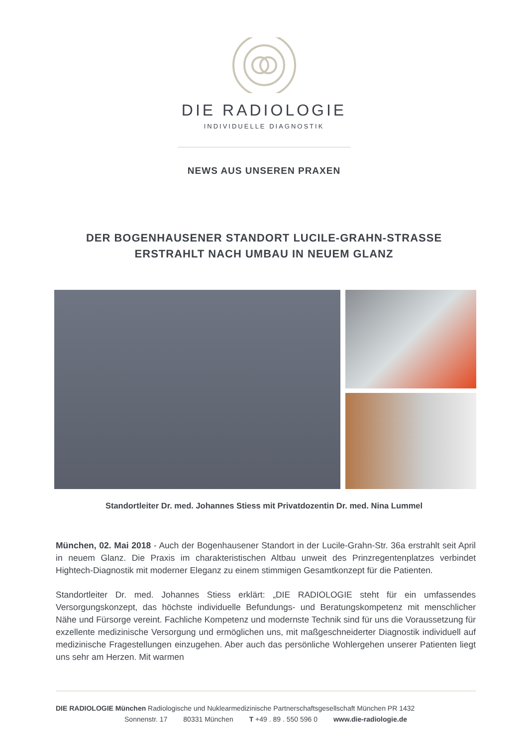DIE RADIOLOGIE
INDIVIDUELLE DIAGNOSTIK
NEWS AUS UNSEREN PRAXEN
DER BOGENHAUSENER STANDORT LUCILE-GRAHN-STRASSE
ERSTRAHLT NACH UMBAU IN NEUEM GLANZ
Standortleiter Dr. med. Johannes Stiess mit Privatdozentin Dr. med. Nina Lummel
München, 02. Mai 2018 - Auch der Bogenhausener Standort in der Lucile-Grahn-Str. 36a erstrahlt seit April in neuem Glanz. Die Praxis im charakteristischen Altbau unweit des Prinzregentenplatzes verbindet Hightech-Diagnostik mit moderner Eleganz zu einem stimmigen Gesamtkonzept für die Patienten.
Standortleiter Dr. med. Johannes Stiess erklärt: „DIE RADIOLOGIE steht für ein umfassendes Versorgungskonzept, das höchste individuelle Befundungs- und Beratungskompetenz mit menschlicher Nähe und Fürsorge vereint. Fachliche Kompetenz und modernste Technik sind für uns die Voraussetzung für exzellente medizinische Versorgung und ermöglichen uns, mit maßgeschneiderter Diagnostik individuell auf medizinische Fragestellungen einzugehen. Aber auch das persönliche Wohlergehen unserer Patienten liegt uns sehr am Herzen. Mit warmen
DIE RADIOLOGIE München Radiologische und Nuklearmedizinische Partnerschaftsgesellschaft München PR 1432
Sonnenstr. 17 80331 München T +49 . 89 . 550 596 0 www.die-radiologie.de